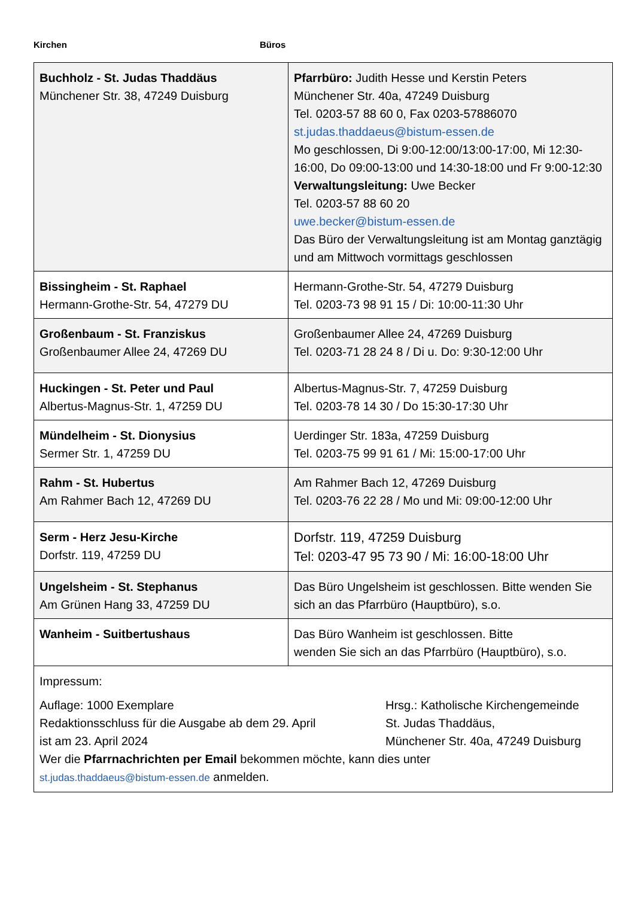Kirchen Büros
| Buchholz - St. Judas Thaddäus Münchener Str. 38, 47249 Duisburg | Pfarrbüro: Judith Hesse und Kerstin Peters Münchener Str. 40a, 47249 Duisburg Tel. 0203-57 88 60 0, Fax 0203-57886070 st.judas.thaddaeus@bistum-essen.de Mo geschlossen, Di 9:00-12:00/13:00-17:00, Mi 12:30-16:00, Do 09:00-13:00 und 14:30-18:00 und Fr 9:00-12:30 Verwaltungsleitung: Uwe Becker Tel. 0203-57 88 60 20 uwe.becker@bistum-essen.de Das Büro der Verwaltungsleitung ist am Montag ganztägig und am Mittwoch vormittags geschlossen |
| Bissingheim - St. Raphael Hermann-Grothe-Str. 54, 47279 DU | Hermann-Grothe-Str. 54, 47279 Duisburg Tel. 0203-73 98 91 15 / Di: 10:00-11:30 Uhr |
| Großenbaum - St. Franziskus Großenbaumer Allee 24, 47269 DU | Großenbaumer Allee 24, 47269 Duisburg Tel. 0203-71 28 24 8 / Di u. Do: 9:30-12:00 Uhr |
| Huckingen - St. Peter und Paul Albertus-Magnus-Str. 1, 47259 DU | Albertus-Magnus-Str. 7, 47259 Duisburg Tel. 0203-78 14 30 / Do 15:30-17:30 Uhr |
| Mündelheim - St. Dionysius Sermer Str. 1, 47259 DU | Uerdinger Str. 183a, 47259 Duisburg Tel. 0203-75 99 91 61 / Mi: 15:00-17:00 Uhr |
| Rahm - St. Hubertus Am Rahmer Bach 12, 47269 DU | Am Rahmer Bach 12, 47269 Duisburg Tel. 0203-76 22 28 / Mo und Mi: 09:00-12:00 Uhr |
| Serm - Herz Jesu-Kirche Dorfstr. 119, 47259 DU | Dorfstr. 119, 47259 Duisburg Tel: 0203-47 95 73 90 / Mi: 16:00-18:00 Uhr |
| Ungelsheim - St. Stephanus Am Grünen Hang 33, 47259 DU | Das Büro Ungelsheim ist geschlossen. Bitte wenden Sie sich an das Pfarrbüro (Hauptbüro), s.o. |
| Wanheim - Suitbertushaus | Das Büro Wanheim ist geschlossen. Bitte wenden Sie sich an das Pfarrbüro (Hauptbüro), s.o. |
| Impressum: Auflage: 1000 Exemplare Redaktionsschluss für die Ausgabe ab dem 29. April ist am 23. April 2024 Hrsg.: Katholische Kirchengemeinde St. Judas Thaddäus, Münchener Str. 40a, 47249 Duisburg Wer die Pfarrnachrichten per Email bekommen möchte, kann dies unter st.judas.thaddaeus@bistum-essen.de anmelden. | |